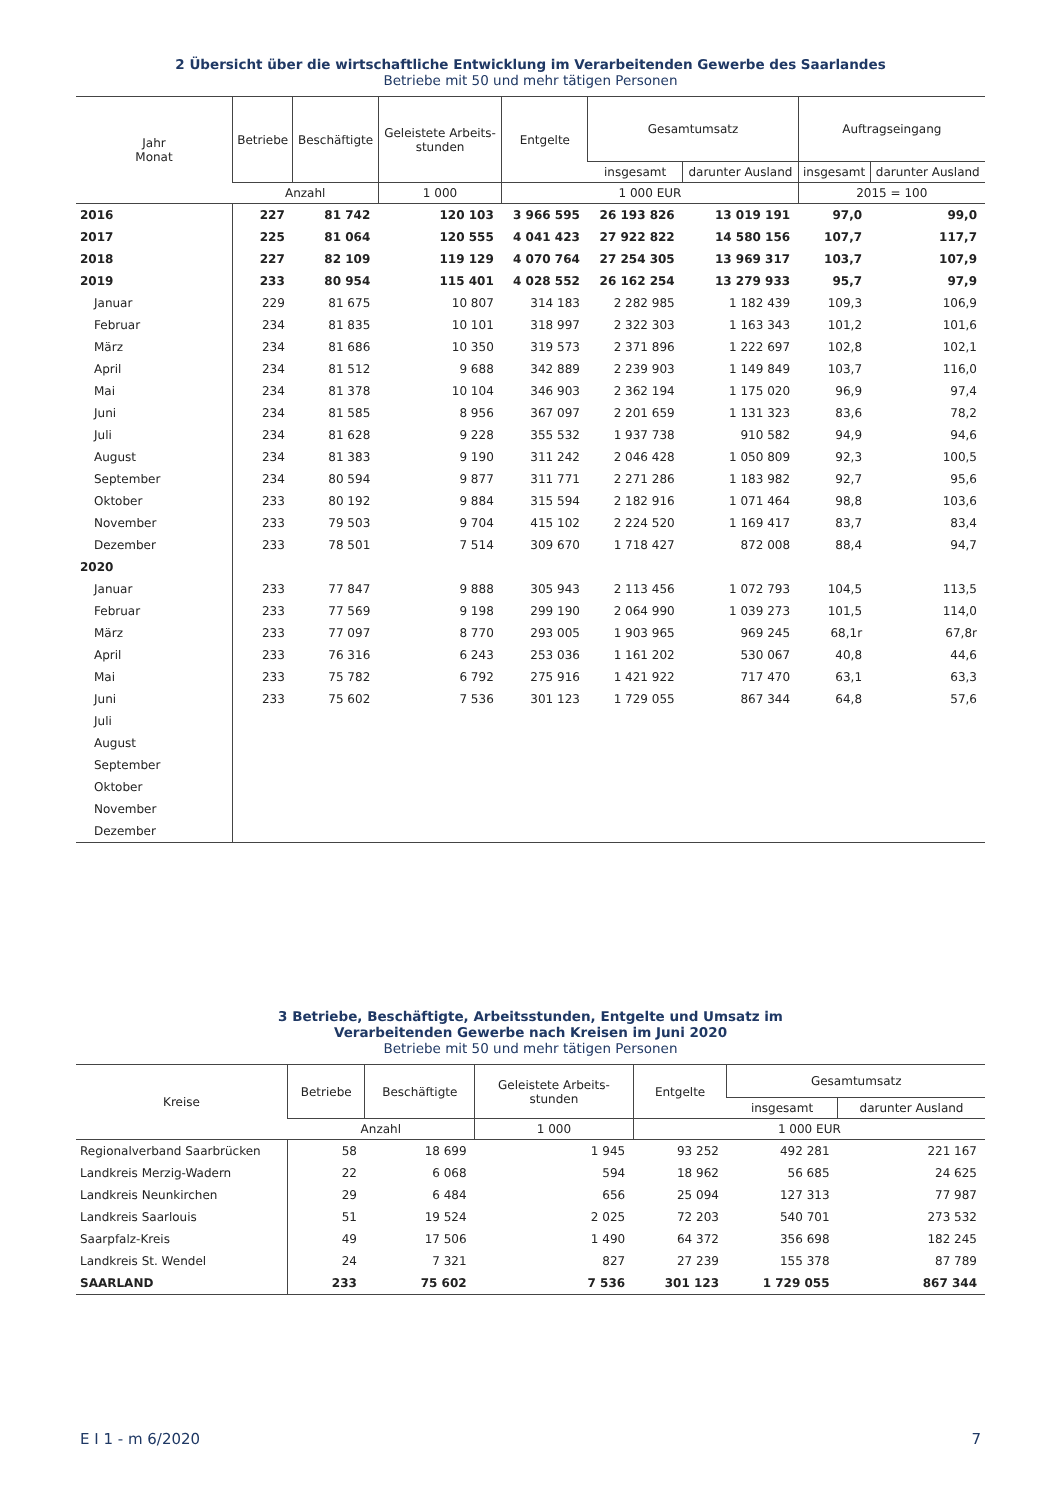2 Übersicht über die wirtschaftliche Entwicklung im Verarbeitenden Gewerbe des Saarlandes
Betriebe mit 50 und mehr tätigen Personen
| Jahr Monat | Betriebe | Beschäftigte | Geleistete Arbeits- stunden | Entgelte | Gesamtumsatz | | Auftragseingang | |
| --- | --- | --- | --- | --- | --- | --- | --- | --- |
| | | | | | insgesamt | darunter Ausland | insgesamt | darunter Ausland |
| | Anzahl | | 1 000 | 1 000 EUR | | | 2015 = 100 | |
| 2016 | 227 | 81 742 | 120 103 | 3 966 595 | 26 193 826 | 13 019 191 | 97,0 | 99,0 |
| 2017 | 225 | 81 064 | 120 555 | 4 041 423 | 27 922 822 | 14 580 156 | 107,7 | 117,7 |
| 2018 | 227 | 82 109 | 119 129 | 4 070 764 | 27 254 305 | 13 969 317 | 103,7 | 107,9 |
| 2019 | 233 | 80 954 | 115 401 | 4 028 552 | 26 162 254 | 13 279 933 | 95,7 | 97,9 |
| Januar | 229 | 81 675 | 10 807 | 314 183 | 2 282 985 | 1 182 439 | 109,3 | 106,9 |
| Februar | 234 | 81 835 | 10 101 | 318 997 | 2 322 303 | 1 163 343 | 101,2 | 101,6 |
| März | 234 | 81 686 | 10 350 | 319 573 | 2 371 896 | 1 222 697 | 102,8 | 102,1 |
| April | 234 | 81 512 | 9 688 | 342 889 | 2 239 903 | 1 149 849 | 103,7 | 116,0 |
| Mai | 234 | 81 378 | 10 104 | 346 903 | 2 362 194 | 1 175 020 | 96,9 | 97,4 |
| Juni | 234 | 81 585 | 8 956 | 367 097 | 2 201 659 | 1 131 323 | 83,6 | 78,2 |
| Juli | 234 | 81 628 | 9 228 | 355 532 | 1 937 738 | 910 582 | 94,9 | 94,6 |
| August | 234 | 81 383 | 9 190 | 311 242 | 2 046 428 | 1 050 809 | 92,3 | 100,5 |
| September | 234 | 80 594 | 9 877 | 311 771 | 2 271 286 | 1 183 982 | 92,7 | 95,6 |
| Oktober | 233 | 80 192 | 9 884 | 315 594 | 2 182 916 | 1 071 464 | 98,8 | 103,6 |
| November | 233 | 79 503 | 9 704 | 415 102 | 2 224 520 | 1 169 417 | 83,7 | 83,4 |
| Dezember | 233 | 78 501 | 7 514 | 309 670 | 1 718 427 | 872 008 | 88,4 | 94,7 |
| 2020 | | | | | | | | |
| Januar | 233 | 77 847 | 9 888 | 305 943 | 2 113 456 | 1 072 793 | 104,5 | 113,5 |
| Februar | 233 | 77 569 | 9 198 | 299 190 | 2 064 990 | 1 039 273 | 101,5 | 114,0 |
| März | 233 | 77 097 | 8 770 | 293 005 | 1 903 965 | 969 245 | 68,1r | 67,8r |
| April | 233 | 76 316 | 6 243 | 253 036 | 1 161 202 | 530 067 | 40,8 | 44,6 |
| Mai | 233 | 75 782 | 6 792 | 275 916 | 1 421 922 | 717 470 | 63,1 | 63,3 |
| Juni | 233 | 75 602 | 7 536 | 301 123 | 1 729 055 | 867 344 | 64,8 | 57,6 |
| Juli | | | | | | | | |
| August | | | | | | | | |
| September | | | | | | | | |
| Oktober | | | | | | | | |
| November | | | | | | | | |
| Dezember | | | | | | | | |
3 Betriebe, Beschäftigte, Arbeitsstunden, Entgelte und Umsatz im
Verarbeitenden Gewerbe nach Kreisen im Juni 2020
Betriebe mit 50 und mehr tätigen Personen
| Kreise | Betriebe | Beschäftigte | Geleistete Arbeits- stunden | Entgelte | Gesamtumsatz | |
| --- | --- | --- | --- | --- | --- | --- |
| | | | | | insgesamt | darunter Ausland |
| | Anzahl | | 1 000 | 1 000 EUR | | |
| Regionalverband Saarbrücken | 58 | 18 699 | 1 945 | 93 252 | 492 281 | 221 167 |
| Landkreis Merzig-Wadern | 22 | 6 068 | 594 | 18 962 | 56 685 | 24 625 |
| Landkreis Neunkirchen | 29 | 6 484 | 656 | 25 094 | 127 313 | 77 987 |
| Landkreis Saarlouis | 51 | 19 524 | 2 025 | 72 203 | 540 701 | 273 532 |
| Saarpfalz-Kreis | 49 | 17 506 | 1 490 | 64 372 | 356 698 | 182 245 |
| Landkreis St. Wendel | 24 | 7 321 | 827 | 27 239 | 155 378 | 87 789 |
| SAARLAND | 233 | 75 602 | 7 536 | 301 123 | 1 729 055 | 867 344 |
E I 1 - m 6/2020 7